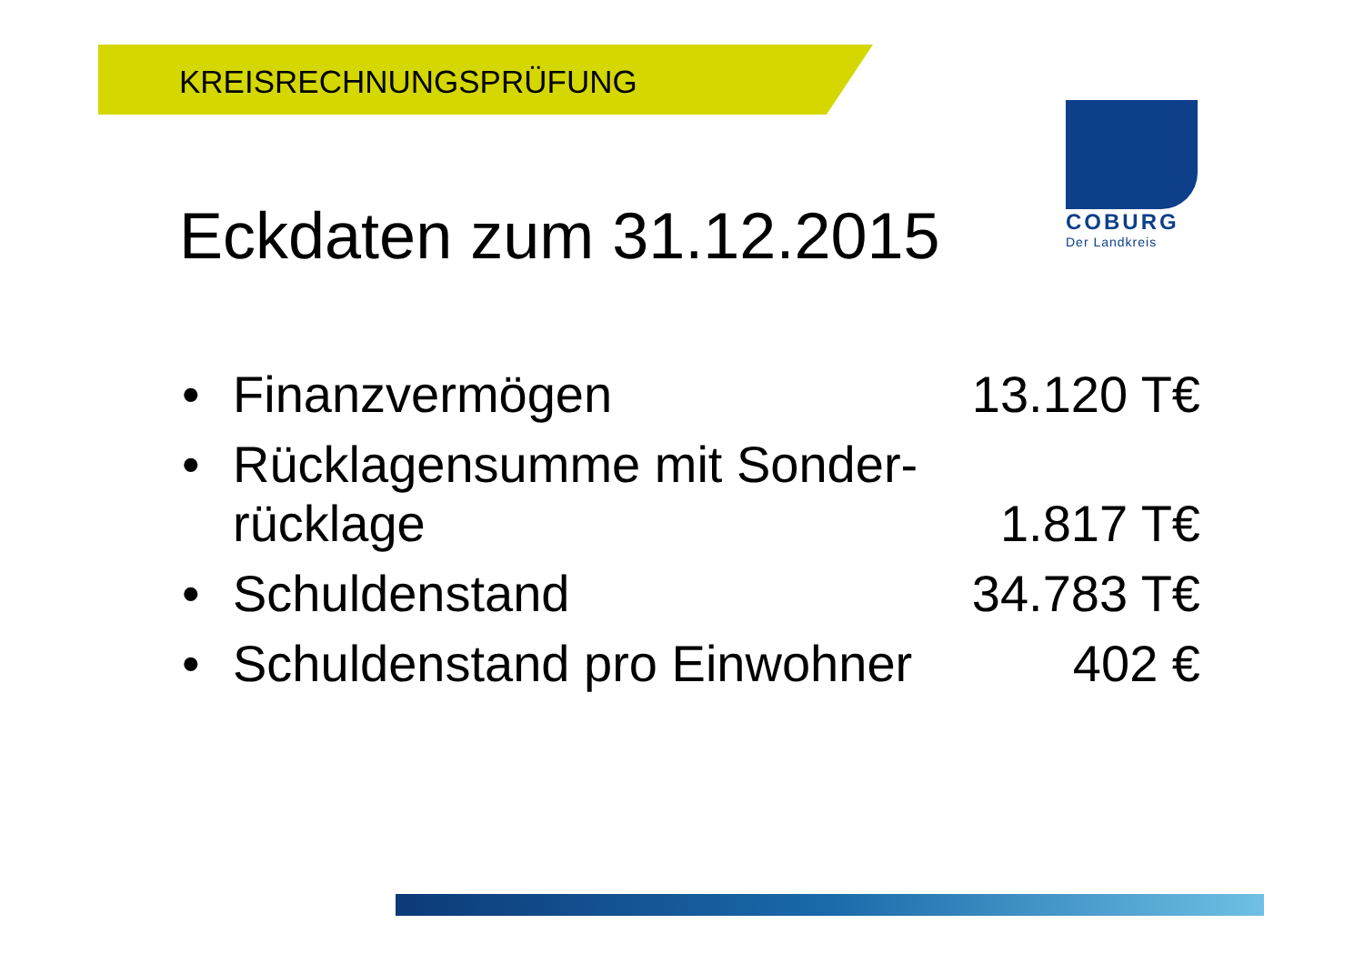KREISRECHNUNGSPRÜFUNG
COBURG
Der Landkreis
Eckdaten zum 31.12.2015
| • | Finanzvermögen | 13.120 T€ |
| • | Rücklagensumme mit Sonder- rücklage | 1.817 T€ |
| • | Schuldenstand | 34.783 T€ |
| • | Schuldenstand pro Einwohner | 402 € |